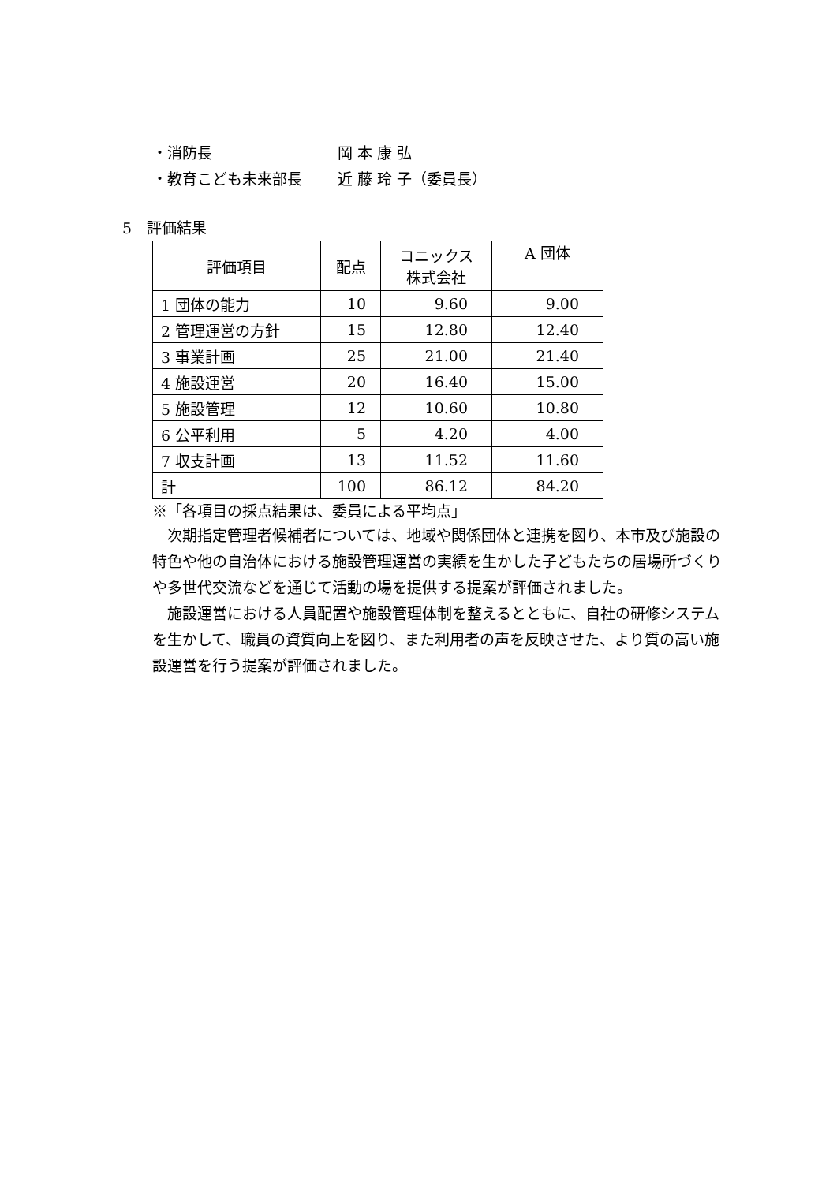・消防長 岡 本 康 弘
・教育こども未来部長 近 藤 玲 子（委員長）
5　評価結果
| 評価項目 | 配点 | コニックス 株式会社 | A 団体 |
| 1 団体の能力 | 10 | 9.60 | 9.00 |
| 2 管理運営の方針 | 15 | 12.80 | 12.40 |
| 3 事業計画 | 25 | 21.00 | 21.40 |
| 4 施設運営 | 20 | 16.40 | 15.00 |
| 5 施設管理 | 12 | 10.60 | 10.80 |
| 6 公平利用 | 5 | 4.20 | 4.00 |
| 7 収支計画 | 13 | 11.52 | 11.60 |
| 計 | 100 | 86.12 | 84.20 |
※「各項目の採点結果は、委員による平均点」
次期指定管理者候補者については、地域や関係団体と連携を図り、本市及び施設の特色や他の自治体における施設管理運営の実績を生かした子どもたちの居場所づくりや多世代交流などを通じて活動の場を提供する提案が評価されました。
施設運営における人員配置や施設管理体制を整えるとともに、自社の研修システムを生かして、職員の資質向上を図り、また利用者の声を反映させた、より質の高い施設運営を行う提案が評価されました。